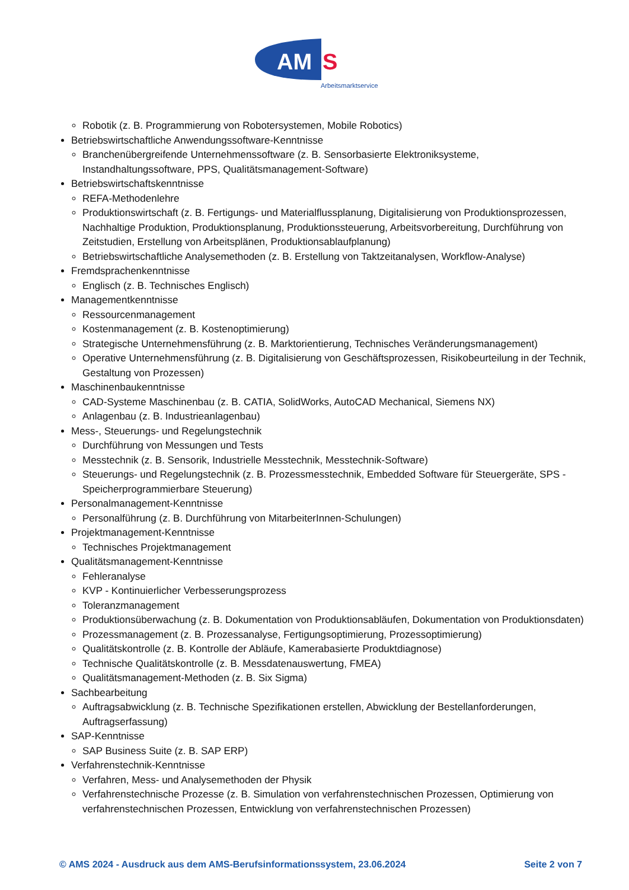AM
S
Arbeitsmarktservice
Robotik (z. B. Programmierung von Robotersystemen, Mobile Robotics)
Betriebswirtschaftliche Anwendungssoftware-Kenntnisse
Branchenübergreifende Unternehmenssoftware (z. B. Sensorbasierte Elektroniksysteme, Instandhaltungssoftware, PPS, Qualitätsmanagement-Software)
Betriebswirtschaftskenntnisse
REFA-Methodenlehre
Produktionswirtschaft (z. B. Fertigungs- und Materialflussplanung, Digitalisierung von Produktionsprozessen, Nachhaltige Produktion, Produktionsplanung, Produktionssteuerung, Arbeitsvorbereitung, Durchführung von Zeitstudien, Erstellung von Arbeitsplänen, Produktionsablaufplanung)
Betriebswirtschaftliche Analysemethoden (z. B. Erstellung von Taktzeitanalysen, Workflow-Analyse)
Fremdsprachenkenntnisse
Englisch (z. B. Technisches Englisch)
Managementkenntnisse
Ressourcenmanagement
Kostenmanagement (z. B. Kostenoptimierung)
Strategische Unternehmensführung (z. B. Marktorientierung, Technisches Veränderungsmanagement)
Operative Unternehmensführung (z. B. Digitalisierung von Geschäftsprozessen, Risikobeurteilung in der Technik, Gestaltung von Prozessen)
Maschinenbaukenntnisse
CAD-Systeme Maschinenbau (z. B. CATIA, SolidWorks, AutoCAD Mechanical, Siemens NX)
Anlagenbau (z. B. Industrieanlagenbau)
Mess-, Steuerungs- und Regelungstechnik
Durchführung von Messungen und Tests
Messtechnik (z. B. Sensorik, Industrielle Messtechnik, Messtechnik-Software)
Steuerungs- und Regelungstechnik (z. B. Prozessmesstechnik, Embedded Software für Steuergeräte, SPS - Speicherprogrammierbare Steuerung)
Personalmanagement-Kenntnisse
Personalführung (z. B. Durchführung von MitarbeiterInnen-Schulungen)
Projektmanagement-Kenntnisse
Technisches Projektmanagement
Qualitätsmanagement-Kenntnisse
Fehleranalyse
KVP - Kontinuierlicher Verbesserungsprozess
Toleranzmanagement
Produktionsüberwachung (z. B. Dokumentation von Produktionsabläufen, Dokumentation von Produktionsdaten)
Prozessmanagement (z. B. Prozessanalyse, Fertigungsoptimierung, Prozessoptimierung)
Qualitätskontrolle (z. B. Kontrolle der Abläufe, Kamerabasierte Produktdiagnose)
Technische Qualitätskontrolle (z. B. Messdatenauswertung, FMEA)
Qualitätsmanagement-Methoden (z. B. Six Sigma)
Sachbearbeitung
Auftragsabwicklung (z. B. Technische Spezifikationen erstellen, Abwicklung der Bestellanforderungen, Auftragserfassung)
SAP-Kenntnisse
SAP Business Suite (z. B. SAP ERP)
Verfahrenstechnik-Kenntnisse
Verfahren, Mess- und Analysemethoden der Physik
Verfahrenstechnische Prozesse (z. B. Simulation von verfahrenstechnischen Prozessen, Optimierung von verfahrenstechnischen Prozessen, Entwicklung von verfahrenstechnischen Prozessen)
© AMS 2024 - Ausdruck aus dem AMS-Berufsinformationssystem, 23.06.2024 Seite 2 von 7